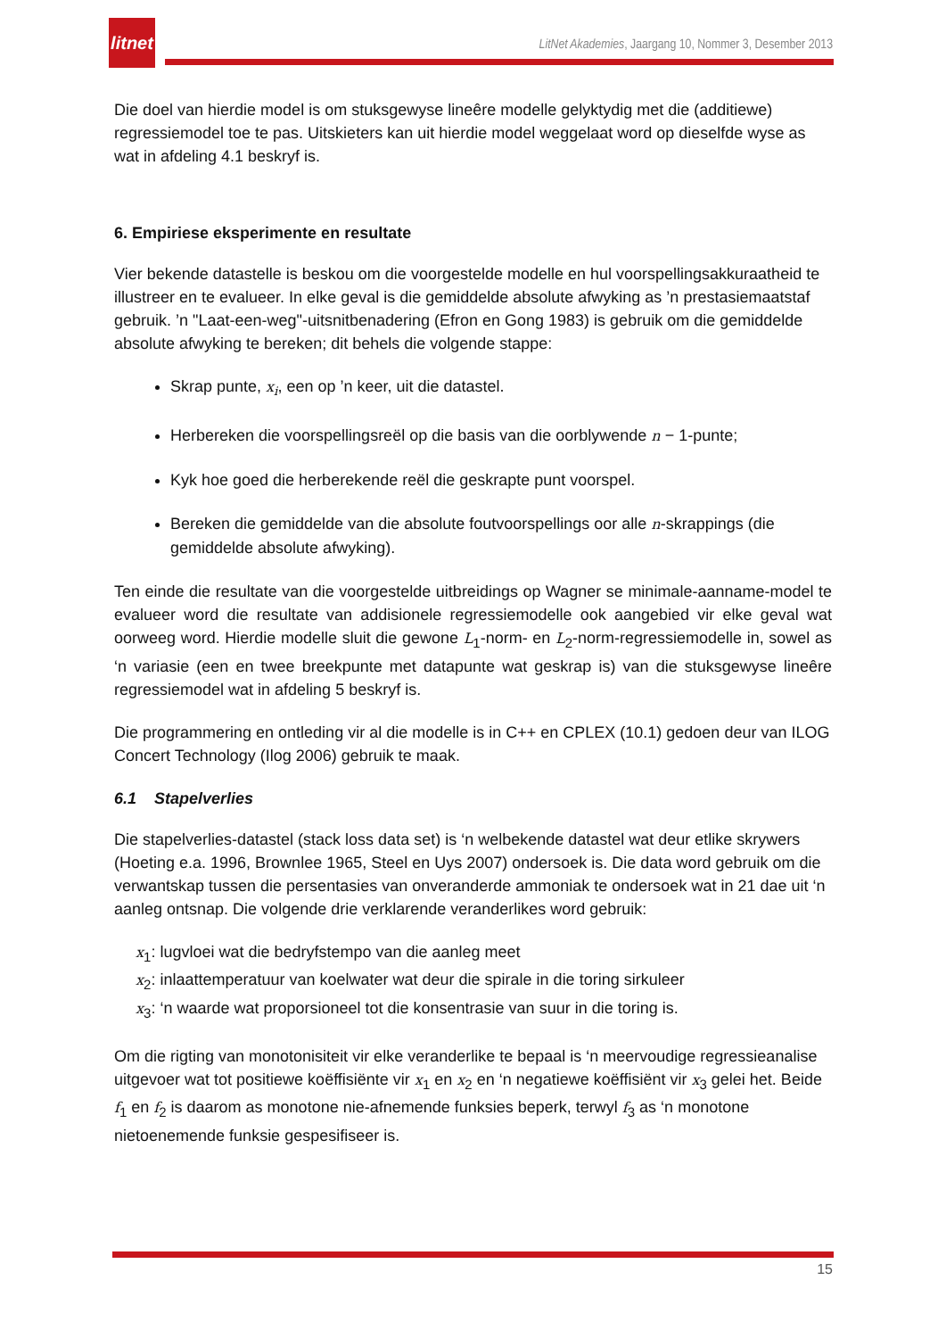litnet
LitNet Akademies, Jaargang 10, Nommer 3, Desember 2013
Die doel van hierdie model is om stuksgewyse lineêre modelle gelyktydig met die (additiewe) regressiemodel toe te pas. Uitskieters kan uit hierdie model weggelaat word op dieselfde wyse as wat in afdeling 4.1 beskryf is.
6. Empiriese eksperimente en resultate
Vier bekende datastelle is beskou om die voorgestelde modelle en hul voorspellingsakkuraatheid te illustreer en te evalueer. In elke geval is die gemiddelde absolute afwyking as ’n prestasiemaatstaf gebruik. ’n "Laat-een-weg"-uitsnitbenadering (Efron en Gong 1983) is gebruik om die gemiddelde absolute afwyking te bereken; dit behels die volgende stappe:
Skrap punte, x<sub>i</sub>, een op ’n keer, uit die datastel.
Herbereken die voorspellingsreël op die basis van die oorblywende n − 1-punte;
Kyk hoe goed die herberekende reël die geskrapte punt voorspel.
Bereken die gemiddelde van die absolute foutvoorspellings oor alle n-skrappings (die gemiddelde absolute afwyking).
Ten einde die resultate van die voorgestelde uitbreidings op Wagner se minimale-aanname-model te evalueer word die resultate van addisionele regressiemodelle ook aangebied vir elke geval wat oorweeg word. Hierdie modelle sluit die gewone L<sub>1</sub>-norm- en L<sub>2</sub>-norm-regressiemodelle in, sowel as ‘n variasie (een en twee breekpunte met datapunte wat geskrap is) van die stuksgewyse lineêre regressiemodel wat in afdeling 5 beskryf is.
Die programmering en ontleding vir al die modelle is in C++ en CPLEX (10.1) gedoen deur van ILOG Concert Technology (Ilog 2006) gebruik te maak.
6.1 Stapelverlies
Die stapelverlies-datastel (stack loss data set) is ‘n welbekende datastel wat deur etlike skrywers (Hoeting e.a. 1996, Brownlee 1965, Steel en Uys 2007) ondersoek is. Die data word gebruik om die verwantskap tussen die persentasies van onveranderde ammoniak te ondersoek wat in 21 dae uit ‘n aanleg ontsnap. Die volgende drie verklarende veranderlikes word gebruik:
x<sub>1</sub>: lugvloei wat die bedryfstempo van die aanleg meet
x<sub>2</sub>: inlaattemperatuur van koelwater wat deur die spirale in die toring sirkuleer
x<sub>3</sub>: ‘n waarde wat proporsioneel tot die konsentrasie van suur in die toring is.
Om die rigting van monotonisiteit vir elke veranderlike te bepaal is ‘n meervoudige regressieanalise uitgevoer wat tot positiewe koëffisiënte vir x<sub>1</sub> en x<sub>2</sub> en ‘n negatiewe koëffisiënt vir x<sub>3</sub> gelei het. Beide f<sub>1</sub> en f<sub>2</sub> is daarom as monotone nie-afnemende funksies beperk, terwyl f<sub>3</sub> as ‘n monotone nietoenemende funksie gespesifiseer is.
15